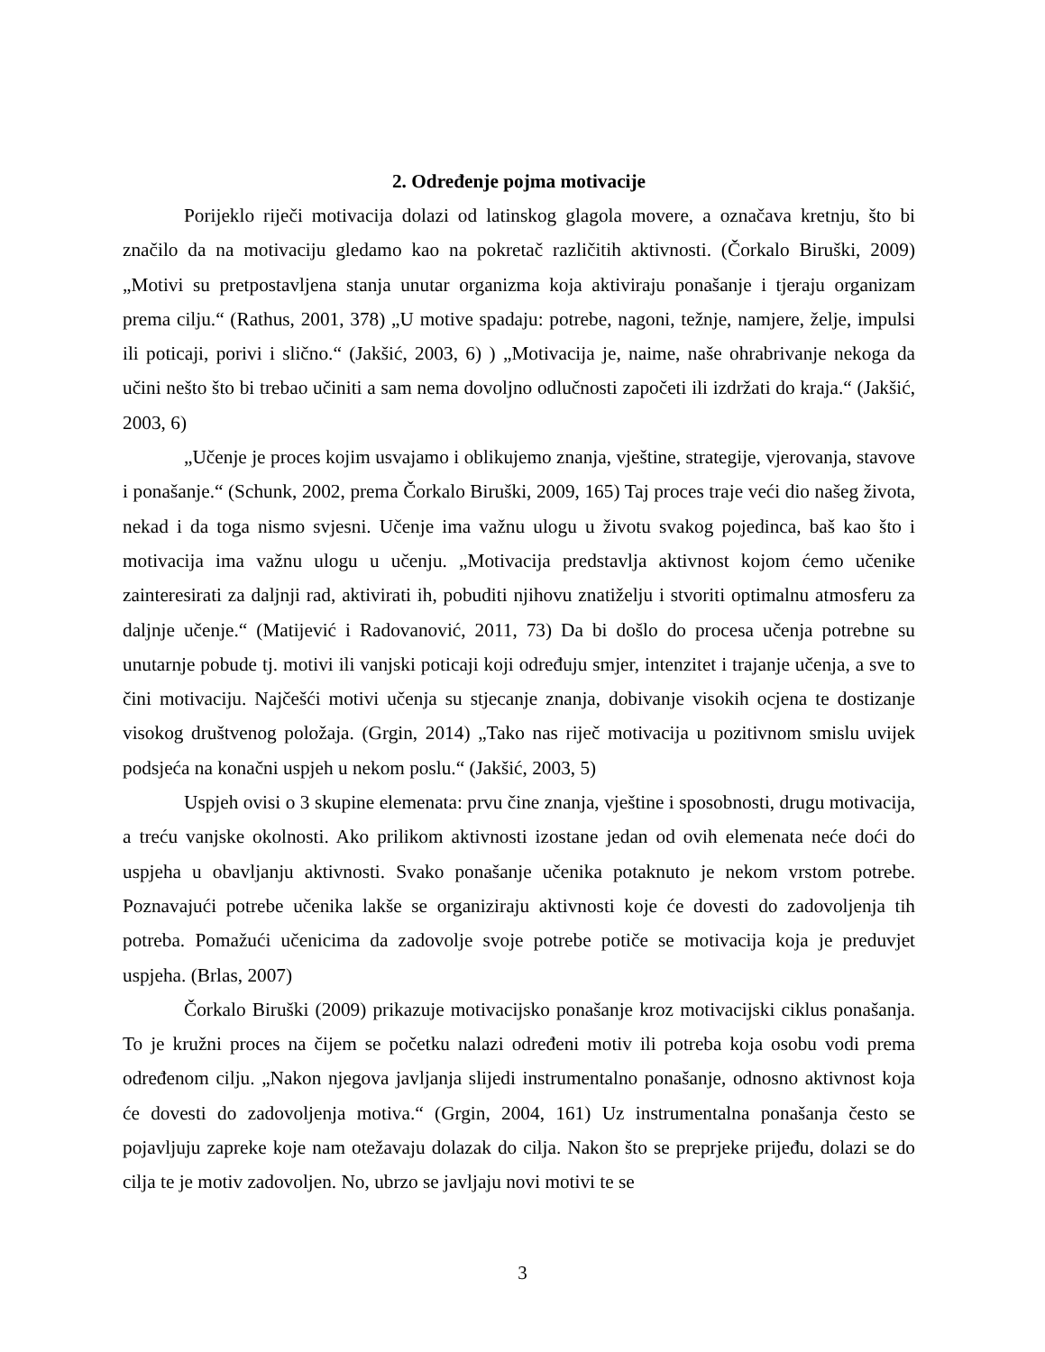2. Određenje pojma motivacije
Porijeklo riječi motivacija dolazi od latinskog glagola movere, a označava kretnju, što bi značilo da na motivaciju gledamo kao na pokretač različitih aktivnosti. (Čorkalo Biruški, 2009) „Motivi su pretpostavljena stanja unutar organizma koja aktiviraju ponašanje i tjeraju organizam prema cilju.“ (Rathus, 2001, 378) „U motive spadaju: potrebe, nagoni, težnje, namjere, želje, impulsi ili poticaji, porivi i slično.“ (Jakšić, 2003, 6) ) „Motivacija je, naime, naše ohrabrivanje nekoga da učini nešto što bi trebao učiniti a sam nema dovoljno odlučnosti započeti ili izdržati do kraja.“ (Jakšić, 2003, 6)
„Učenje je proces kojim usvajamo i oblikujemo znanja, vještine, strategije, vjerovanja, stavove i ponašanje.“ (Schunk, 2002, prema Čorkalo Biruški, 2009, 165) Taj proces traje veći dio našeg života, nekad i da toga nismo svjesni. Učenje ima važnu ulogu u životu svakog pojedinca, baš kao što i motivacija ima važnu ulogu u učenju. „Motivacija predstavlja aktivnost kojom ćemo učenike zainteresirati za daljnji rad, aktivirati ih, pobuditi njihovu znatiželju i stvoriti optimalnu atmosferu za daljnje učenje.“ (Matijević i Radovanović, 2011, 73) Da bi došlo do procesa učenja potrebne su unutarnje pobude tj. motivi ili vanjski poticaji koji određuju smjer, intenzitet i trajanje učenja, a sve to čini motivaciju. Najčešći motivi učenja su stjecanje znanja, dobivanje visokih ocjena te dostizanje visokog društvenog položaja. (Grgin, 2014) „Tako nas riječ motivacija u pozitivnom smislu uvijek podsjeća na konačni uspjeh u nekom poslu.“ (Jakšić, 2003, 5)
Uspjeh ovisi o 3 skupine elemenata: prvu čine znanja, vještine i sposobnosti, drugu motivacija, a treću vanjske okolnosti. Ako prilikom aktivnosti izostane jedan od ovih elemenata neće doći do uspjeha u obavljanju aktivnosti. Svako ponašanje učenika potaknuto je nekom vrstom potrebe. Poznavajući potrebe učenika lakše se organiziraju aktivnosti koje će dovesti do zadovoljenja tih potreba. Pomažući učenicima da zadovolje svoje potrebe potiče se motivacija koja je preduvjet uspjeha. (Brlas, 2007)
Čorkalo Biruški (2009) prikazuje motivacijsko ponašanje kroz motivacijski ciklus ponašanja. To je kružni proces na čijem se početku nalazi određeni motiv ili potreba koja osobu vodi prema određenom cilju. „Nakon njegova javljanja slijedi instrumentalno ponašanje, odnosno aktivnost koja će dovesti do zadovoljenja motiva.“ (Grgin, 2004, 161) Uz instrumentalna ponašanja često se pojavljuju zapreke koje nam otežavaju dolazak do cilja. Nakon što se preprjeke prijeđu, dolazi se do cilja te je motiv zadovoljen. No, ubrzo se javljaju novi motivi te se
3